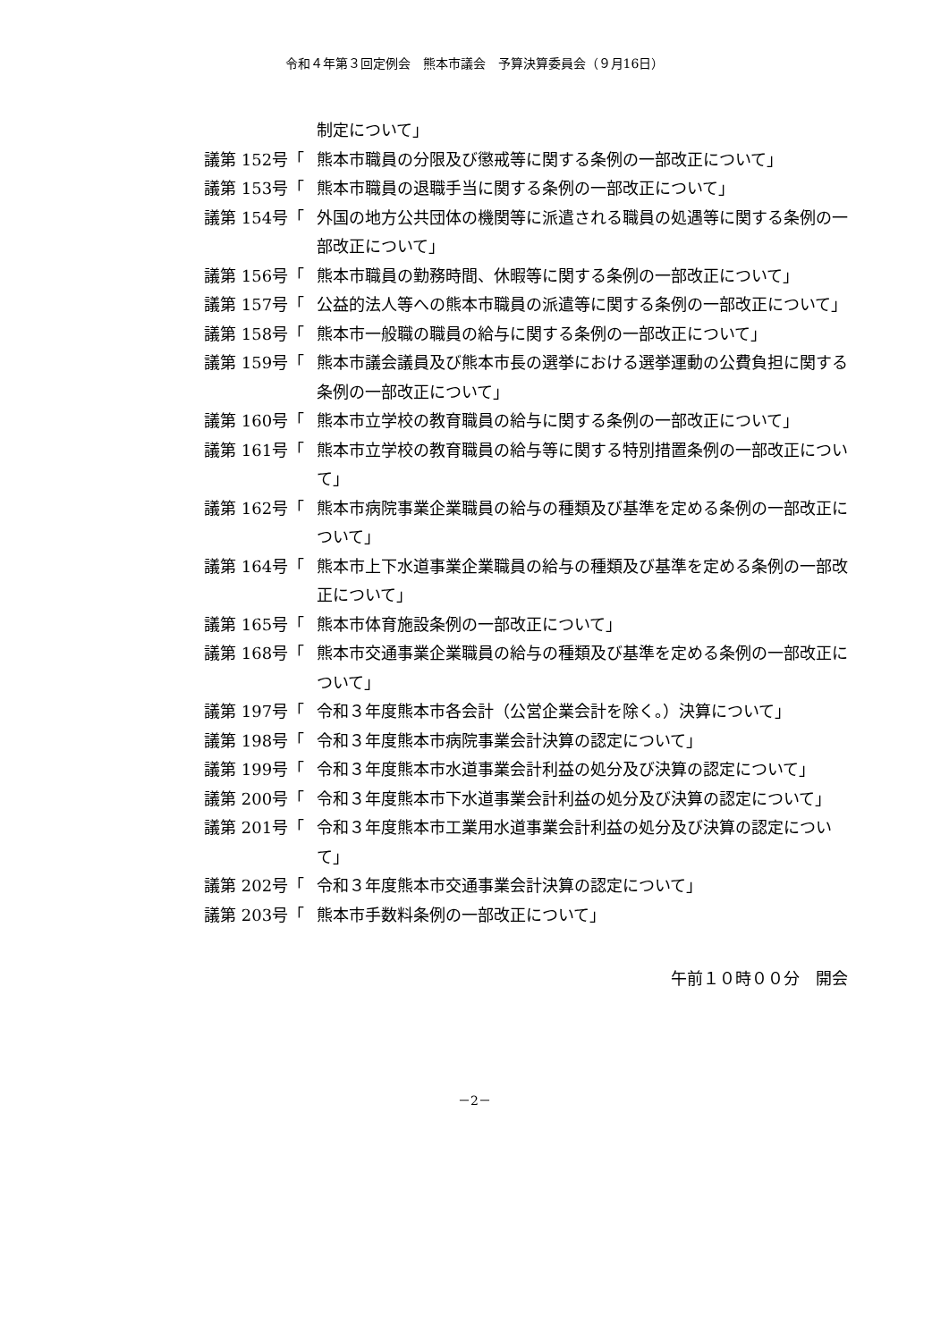令和４年第３回定例会　熊本市議会　予算決算委員会（９月16日）
制定について」
議第 152号「 熊本市職員の分限及び懲戒等に関する条例の一部改正について」
議第 153号「 熊本市職員の退職手当に関する条例の一部改正について」
議第 154号「 外国の地方公共団体の機関等に派遣される職員の処遇等に関する条例の一部改正について」
議第 156号「 熊本市職員の勤務時間、休暇等に関する条例の一部改正について」
議第 157号「 公益的法人等への熊本市職員の派遣等に関する条例の一部改正について」
議第 158号「 熊本市一般職の職員の給与に関する条例の一部改正について」
議第 159号「 熊本市議会議員及び熊本市長の選挙における選挙運動の公費負担に関する条例の一部改正について」
議第 160号「 熊本市立学校の教育職員の給与に関する条例の一部改正について」
議第 161号「 熊本市立学校の教育職員の給与等に関する特別措置条例の一部改正について」
議第 162号「 熊本市病院事業企業職員の給与の種類及び基準を定める条例の一部改正について」
議第 164号「 熊本市上下水道事業企業職員の給与の種類及び基準を定める条例の一部改正について」
議第 165号「 熊本市体育施設条例の一部改正について」
議第 168号「 熊本市交通事業企業職員の給与の種類及び基準を定める条例の一部改正について」
議第 197号「 令和３年度熊本市各会計（公営企業会計を除く。）決算について」
議第 198号「 令和３年度熊本市病院事業会計決算の認定について」
議第 199号「 令和３年度熊本市水道事業会計利益の処分及び決算の認定について」
議第 200号「 令和３年度熊本市下水道事業会計利益の処分及び決算の認定について」
議第 201号「 令和３年度熊本市工業用水道事業会計利益の処分及び決算の認定について」
議第 202号「 令和３年度熊本市交通事業会計決算の認定について」
議第 203号「 熊本市手数料条例の一部改正について」
午前１０時００分　開会
－2－